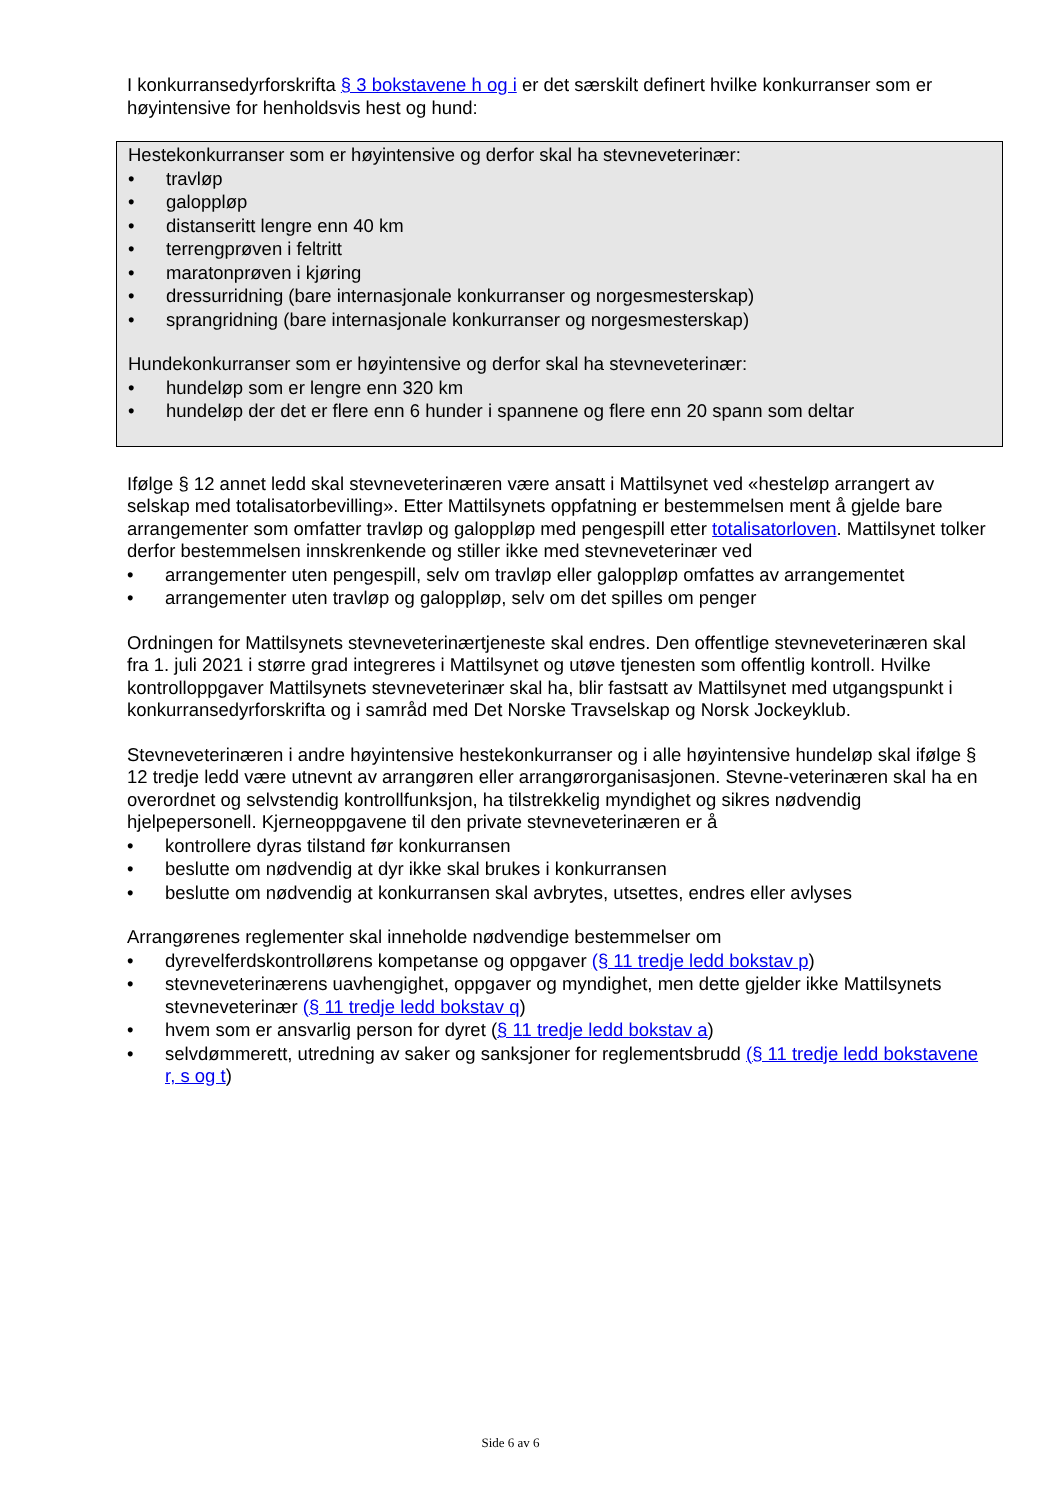I konkurransedyrforskrifta § 3 bokstavene h og i er det særskilt definert hvilke konkurranser som er høyintensive for henholdsvis hest og hund:
Hestekonkurranser som er høyintensive og derfor skal ha stevneveterinær:
• travløp
• galoppløp
• distanseritt lengre enn 40 km
• terrengprøven i feltritt
• maratonprøven i kjøring
• dressurridning (bare internasjonale konkurranser og norgesmesterskap)
• sprangridning (bare internasjonale konkurranser og norgesmesterskap)
Hundekonkurranser som er høyintensive og derfor skal ha stevneveterinær:
• hundeløp som er lengre enn 320 km
• hundeløp der det er flere enn 6 hunder i spannene og flere enn 20 spann som deltar
Ifølge § 12 annet ledd skal stevneveterinæren være ansatt i Mattilsynet ved «hesteløp arrangert av selskap med totalisatorbevilling». Etter Mattilsynets oppfatning er bestemmelsen ment å gjelde bare arrangementer som omfatter travløp og galoppløp med pengespill etter totalisatorloven. Mattilsynet tolker derfor bestemmelsen innskrenkende og stiller ikke med stevneveterinær ved
• arrangementer uten pengespill, selv om travløp eller galoppløp omfattes av arrangementet
• arrangementer uten travløp og galoppløp, selv om det spilles om penger
Ordningen for Mattilsynets stevneveterinærtjeneste skal endres. Den offentlige stevneveterinæren skal fra 1. juli 2021 i større grad integreres i Mattilsynet og utøve tjenesten som offentlig kontroll. Hvilke kontrolloppgaver Mattilsynets stevneveterinær skal ha, blir fastsatt av Mattilsynet med utgangspunkt i konkurransedyrforskrifta og i samråd med Det Norske Travselskap og Norsk Jockeyklub.
Stevneveterinæren i andre høyintensive hestekonkurranser og i alle høyintensive hundeløp skal ifølge § 12 tredje ledd være utnevnt av arrangøren eller arrangørorganisasjonen. Stevne-veterinæren skal ha en overordnet og selvstendig kontrollfunksjon, ha tilstrekkelig myndighet og sikres nødvendig hjelpepersonell. Kjerneoppgavene til den private stevneveterinæren er å
• kontrollere dyras tilstand før konkurransen
• beslutte om nødvendig at dyr ikke skal brukes i konkurransen
• beslutte om nødvendig at konkurransen skal avbrytes, utsettes, endres eller avlyses
Arrangørenes reglementer skal inneholde nødvendige bestemmelser om
• dyrevelferdskontrollørens kompetanse og oppgaver (§ 11 tredje ledd bokstav p)
• stevneveterinærens uavhengighet, oppgaver og myndighet, men dette gjelder ikke Mattilsynets stevneveterinær (§ 11 tredje ledd bokstav q)
• hvem som er ansvarlig person for dyret (§ 11 tredje ledd bokstav a)
• selvdømmerett, utredning av saker og sanksjoner for reglementsbrudd (§ 11 tredje ledd bokstavene r, s og t)
Side 6 av 6